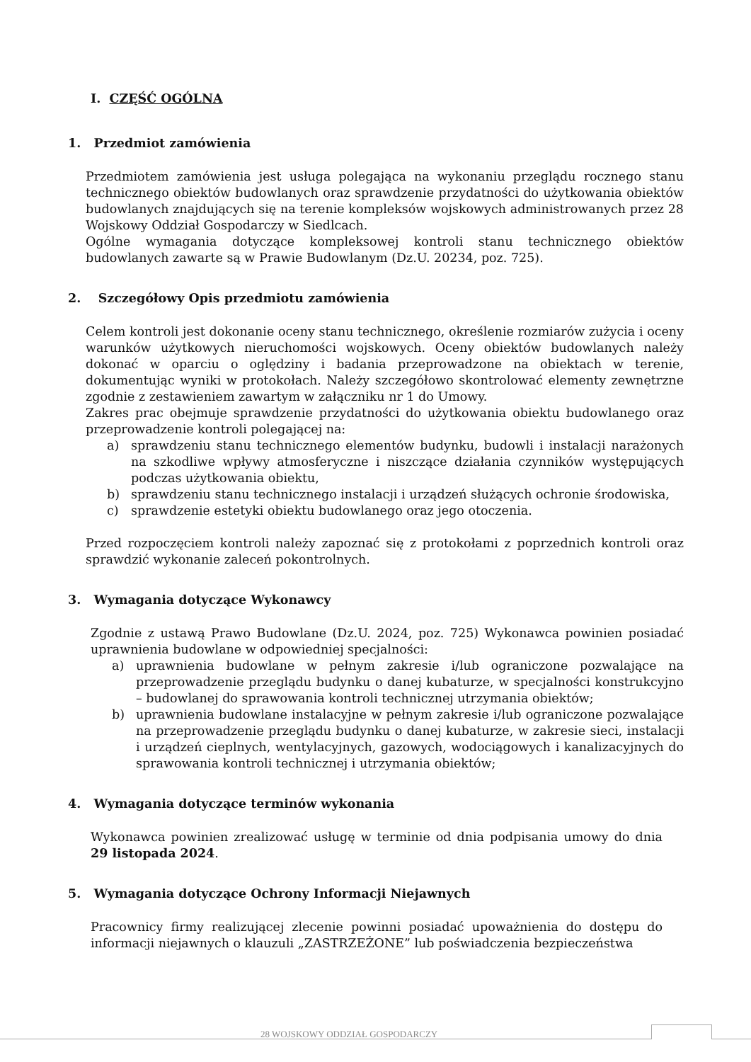I. CZĘŚĆ OGÓLNA
1. Przedmiot zamówienia
Przedmiotem zamówienia jest usługa polegająca na wykonaniu przeglądu rocznego stanu technicznego obiektów budowlanych oraz sprawdzenie przydatności do użytkowania obiektów budowlanych znajdujących się na terenie kompleksów wojskowych administrowanych przez 28 Wojskowy Oddział Gospodarczy w Siedlcach.
Ogólne wymagania dotyczące kompleksowej kontroli stanu technicznego obiektów budowlanych zawarte są w Prawie Budowlanym (Dz.U. 20234, poz. 725).
2. Szczegółowy Opis przedmiotu zamówienia
Celem kontroli jest dokonanie oceny stanu technicznego, określenie rozmiarów zużycia i oceny warunków użytkowych nieruchomości wojskowych. Oceny obiektów budowlanych należy dokonać w oparciu o oględziny i badania przeprowadzone na obiektach w terenie, dokumentując wyniki w protokołach. Należy szczegółowo skontrolować elementy zewnętrzne zgodnie z zestawieniem zawartym w załączniku nr 1 do Umowy.
Zakres prac obejmuje sprawdzenie przydatności do użytkowania obiektu budowlanego oraz przeprowadzenie kontroli polegającej na:
a) sprawdzeniu stanu technicznego elementów budynku, budowli i instalacji narażonych na szkodliwe wpływy atmosferyczne i niszczące działania czynników występujących podczas użytkowania obiektu,
b) sprawdzeniu stanu technicznego instalacji i urządzeń służących ochronie środowiska,
c) sprawdzenie estetyki obiektu budowlanego oraz jego otoczenia.
Przed rozpoczęciem kontroli należy zapoznać się z protokołami z poprzednich kontroli oraz sprawdzić wykonanie zaleceń pokontrolnych.
3. Wymagania dotyczące Wykonawcy
Zgodnie z ustawą Prawo Budowlane (Dz.U. 2024, poz. 725) Wykonawca powinien posiadać uprawnienia budowlane w odpowiedniej specjalności:
a) uprawnienia budowlane w pełnym zakresie i/lub ograniczone pozwalające na przeprowadzenie przeglądu budynku o danej kubaturze, w specjalności konstrukcyjno – budowlanej do sprawowania kontroli technicznej utrzymania obiektów;
b) uprawnienia budowlane instalacyjne w pełnym zakresie i/lub ograniczone pozwalające na przeprowadzenie przeglądu budynku o danej kubaturze, w zakresie sieci, instalacji i urządzeń cieplnych, wentylacyjnych, gazowych, wodociągowych i kanalizacyjnych do sprawowania kontroli technicznej i utrzymania obiektów;
4. Wymagania dotyczące terminów wykonania
Wykonawca powinien zrealizować usługę w terminie od dnia podpisania umowy do dnia 29 listopada 2024.
5. Wymagania dotyczące Ochrony Informacji Niejawnych
Pracownicy firmy realizującej zlecenie powinni posiadać upoważnienia do dostępu do informacji niejawnych o klauzuli „ZASTRZEŻONE” lub poświadczenia bezpieczeństwa
28 WOJSKOWY ODDZIAŁ GOSPODARCZY